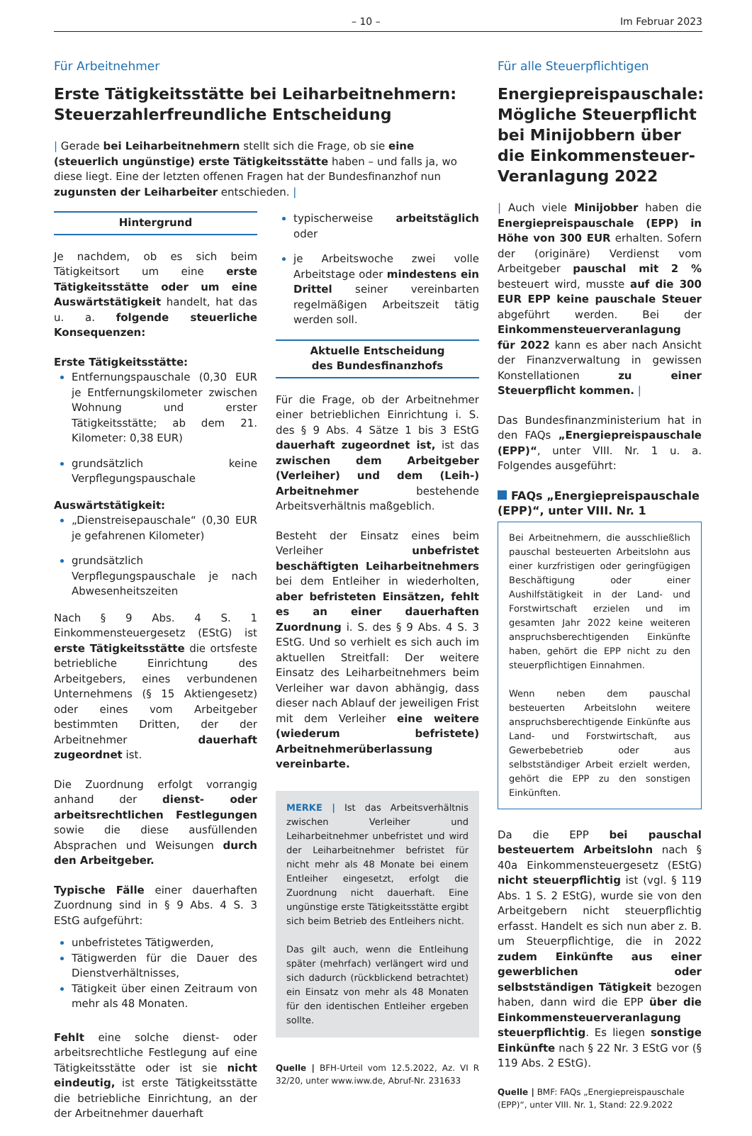– 10 – Im Februar 2023
Für Arbeitnehmer
Erste Tätigkeitsstätte bei Leiharbeitnehmern: Steuerzahlerfreundliche Entscheidung
| Gerade bei Leiharbeitnehmern stellt sich die Frage, ob sie eine (steuerlich ungünstige) erste Tätigkeitsstätte haben – und falls ja, wo diese liegt. Eine der letzten offenen Fragen hat der Bundesfinanzhof nun zugunsten der Leiharbeiter entschieden. |
Hintergrund
Je nachdem, ob es sich beim Tätigkeitsort um eine erste Tätigkeitsstätte oder um eine Auswärtstätigkeit handelt, hat das u. a. folgende steuerliche Konsequenzen:
Erste Tätigkeitsstätte:
Entfernungspauschale (0,30 EUR je Entfernungskilometer zwischen Wohnung und erster Tätigkeitsstätte; ab dem 21. Kilometer: 0,38 EUR)
grundsätzlich keine Verpflegungspauschale
Auswärtstätigkeit:
„Dienstreisepauschale“ (0,30 EUR je gefahrenen Kilometer)
grundsätzlich Verpflegungspauschale je nach Abwesenheitszeiten
Nach § 9 Abs. 4 S. 1 Einkommensteuergesetz (EStG) ist erste Tätigkeitsstätte die ortsfeste betriebliche Einrichtung des Arbeitgebers, eines verbundenen Unternehmens (§ 15 Aktiengesetz) oder eines vom Arbeitgeber bestimmten Dritten, der der Arbeitnehmer dauerhaft zugeordnet ist.
Die Zuordnung erfolgt vorrangig anhand der dienst- oder arbeitsrechtlichen Festlegungen sowie die diese ausfüllenden Absprachen und Weisungen durch den Arbeitgeber.
Typische Fälle einer dauerhaften Zuordnung sind in § 9 Abs. 4 S. 3 EStG aufgeführt:
unbefristetes Tätigwerden,
Tätigwerden für die Dauer des Dienstverhältnisses,
Tätigkeit über einen Zeitraum von mehr als 48 Monaten.
Fehlt eine solche dienst- oder arbeitsrechtliche Festlegung auf eine Tätigkeitsstätte oder ist sie nicht eindeutig, ist erste Tätigkeitsstätte die betriebliche Einrichtung, an der der Arbeitnehmer dauerhaft
typischerweise arbeitstäglich oder
je Arbeitswoche zwei volle Arbeitstage oder mindestens ein Drittel seiner vereinbarten regelmäßigen Arbeitszeit tätig werden soll.
Aktuelle Entscheidung
des Bundesfinanzhofs
Für die Frage, ob der Arbeitnehmer einer betrieblichen Einrichtung i. S. des § 9 Abs. 4 Sätze 1 bis 3 EStG dauerhaft zugeordnet ist, ist das zwischen dem Arbeitgeber (Verleiher) und dem (Leih-) Arbeitnehmer bestehende Arbeitsverhältnis maßgeblich.
Besteht der Einsatz eines beim Verleiher unbefristet beschäftigten Leiharbeitnehmers bei dem Entleiher in wiederholten, aber befristeten Einsätzen, fehlt es an einer dauerhaften Zuordnung i. S. des § 9 Abs. 4 S. 3 EStG. Und so verhielt es sich auch im aktuellen Streitfall: Der weitere Einsatz des Leiharbeitnehmers beim Verleiher war davon abhängig, dass dieser nach Ablauf der jeweiligen Frist mit dem Verleiher eine weitere (wiederum befristete) Arbeitnehmerüberlassung vereinbarte.
MERKE | Ist das Arbeitsverhältnis zwischen Verleiher und Leiharbeitnehmer unbefristet und wird der Leiharbeitnehmer befristet für nicht mehr als 48 Monate bei einem Entleiher eingesetzt, erfolgt die Zuordnung nicht dauerhaft. Eine ungünstige erste Tätigkeitsstätte ergibt sich beim Betrieb des Entleihers nicht.
Das gilt auch, wenn die Entleihung später (mehrfach) verlängert wird und sich dadurch (rückblickend betrachtet) ein Einsatz von mehr als 48 Monaten für den identischen Entleiher ergeben sollte.
Quelle | BFH-Urteil vom 12.5.2022, Az. VI R 32/20, unter www.iww.de, Abruf-Nr. 231633
Für alle Steuerpflichtigen
Energiepreispauschale: Mögliche Steuerpflicht bei Minijobbern über die Einkommensteuer-Veranlagung 2022
| Auch viele Minijobber haben die Energiepreispauschale (EPP) in Höhe von 300 EUR erhalten. Sofern der (originäre) Verdienst vom Arbeitgeber pauschal mit 2 % besteuert wird, musste auf die 300 EUR EPP keine pauschale Steuer abgeführt werden. Bei der Einkommensteuerveranlagung für 2022 kann es aber nach Ansicht der Finanzverwaltung in gewissen Konstellationen zu einer Steuerpflicht kommen. |
Das Bundesfinanzministerium hat in den FAQs „Energiepreispauschale (EPP)“, unter VIII. Nr. 1 u. a. Folgendes ausgeführt:
FAQs „Energiepreispauschale (EPP)“, unter VIII. Nr. 1
Bei Arbeitnehmern, die ausschließlich pauschal besteuerten Arbeitslohn aus einer kurzfristigen oder geringfügigen Beschäftigung oder einer Aushilfstätigkeit in der Land- und Forstwirtschaft erzielen und im gesamten Jahr 2022 keine weiteren anspruchsberechtigenden Einkünfte haben, gehört die EPP nicht zu den steuerpflichtigen Einnahmen.
Wenn neben dem pauschal besteuerten Arbeitslohn weitere anspruchsberechtigende Einkünfte aus Land- und Forstwirtschaft, aus Gewerbebetrieb oder aus selbstständiger Arbeit erzielt werden, gehört die EPP zu den sonstigen Einkünften.
Da die EPP bei pauschal besteuertem Arbeitslohn nach § 40a Einkommensteuergesetz (EStG) nicht steuerpflichtig ist (vgl. § 119 Abs. 1 S. 2 EStG), wurde sie von den Arbeitgebern nicht steuerpflichtig erfasst. Handelt es sich nun aber z. B. um Steuerpflichtige, die in 2022 zudem Einkünfte aus einer gewerblichen oder selbstständigen Tätigkeit bezogen haben, dann wird die EPP über die Einkommensteuerveranlagung steuerpflichtig. Es liegen sonstige Einkünfte nach § 22 Nr. 3 EStG vor (§ 119 Abs. 2 EStG).
Quelle | BMF: FAQs „Energiepreispauschale (EPP)“, unter VIII. Nr. 1, Stand: 22.9.2022